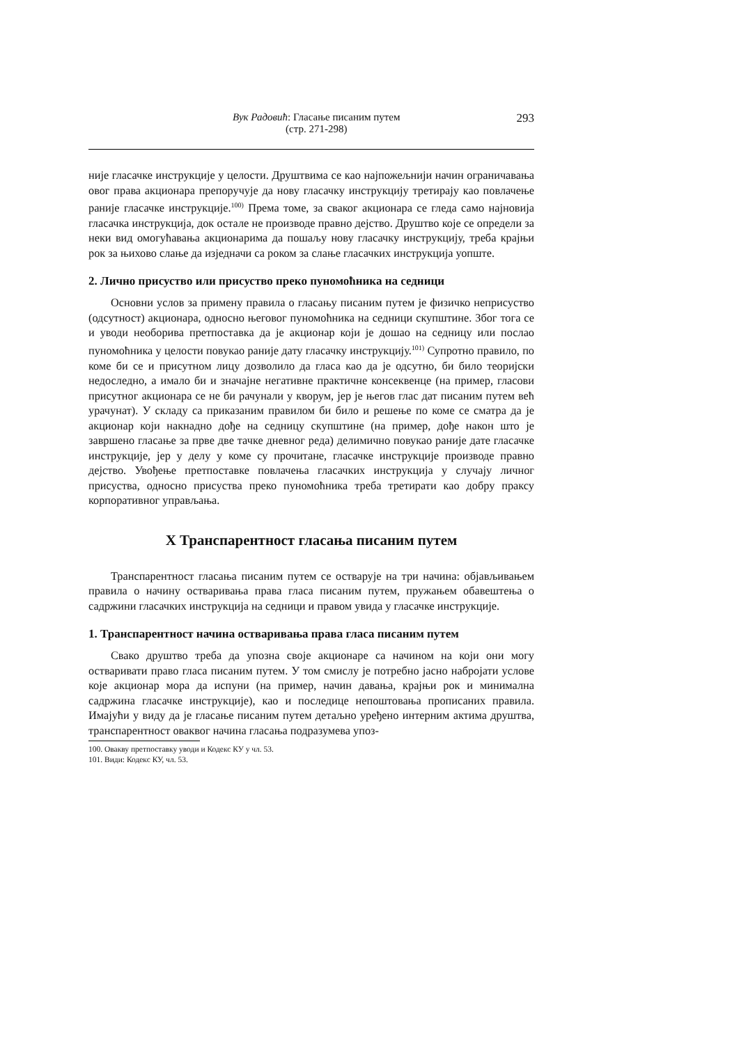Вук Радовић: Гласање писаним путем
(стр. 271-298)
293
није гласачке инструкције у целости. Друштвима се као најпожељнији начин ограничавања овог права акционара препоручује да нову гласачку инструкцију третирају као повлачење раније гласачке инструкције.<sup>100)</sup> Према томе, за сваког акционара се гледа само најновија гласачка инструкција, док остале не производе правно дејство. Друштво које се определи за неки вид омогућавања акционарима да пошаљу нову гласачку инструкцију, треба крајњи рок за њихово слање да изједначи са роком за слање гласачких инструкција уопште.
2. Лично присуство или присуство преко пуномоћника на седници
Основни услов за примену правила о гласању писаним путем је физичко неприсуство (одсутност) акционара, односно његовог пуномоћника на седници скупштине. Због тога се и уводи необорива претпоставка да је акционар који је дошао на седницу или послао пуномоћника у целости повукао раније дату гласачку инструкцију.<sup>101)</sup> Супротно правило, по коме би се и присутном лицу дозволило да гласа као да је одсутно, би било теоријски недоследно, а имало би и значајне негативне практичне консеквенце (на пример, гласови присутног акционара се не би рачунали у кворум, јер је његов глас дат писаним путем већ урачунат). У складу са приказаним правилом би било и решење по коме се сматра да је акционар који накнадно дође на седницу скупштине (на пример, дође након што је завршено гласање за прве две тачке дневног реда) делимично повукао раније дате гласачке инструкције, јер у делу у коме су прочитане, гласачке инструкције производе правно дејство. Увођење претпоставке повлачења гласачких инструкција у случају личног присуства, односно присуства преко пуномоћника треба третирати као добру праксу корпоративног управљања.
X Транспарентност гласања писаним путем
Транспарентност гласања писаним путем се остварује на три начина: објављивањем правила о начину остваривања права гласа писаним путем, пружањем обавештења о садржини гласачких инструкција на седници и правом увида у гласачке инструкције.
1. Транспарентност начина остваривања права гласа писаним путем
Свако друштво треба да упозна своје акционаре са начином на који они могу остваривати право гласа писаним путем. У том смислу је потребно јасно набројати услове које акционар мора да испуни (на пример, начин давања, крајњи рок и минимална садржина гласачке инструкције), као и последице непоштовања прописаних правила. Имајући у виду да је гласање писаним путем детаљно уређено интерним актима друштва, транспарентност оваквог начина гласања подразумева упоз-
100. Овакву претпоставку уводи и Кодекс КУ у чл. 53.
101. Види: Кодекс КУ, чл. 53.